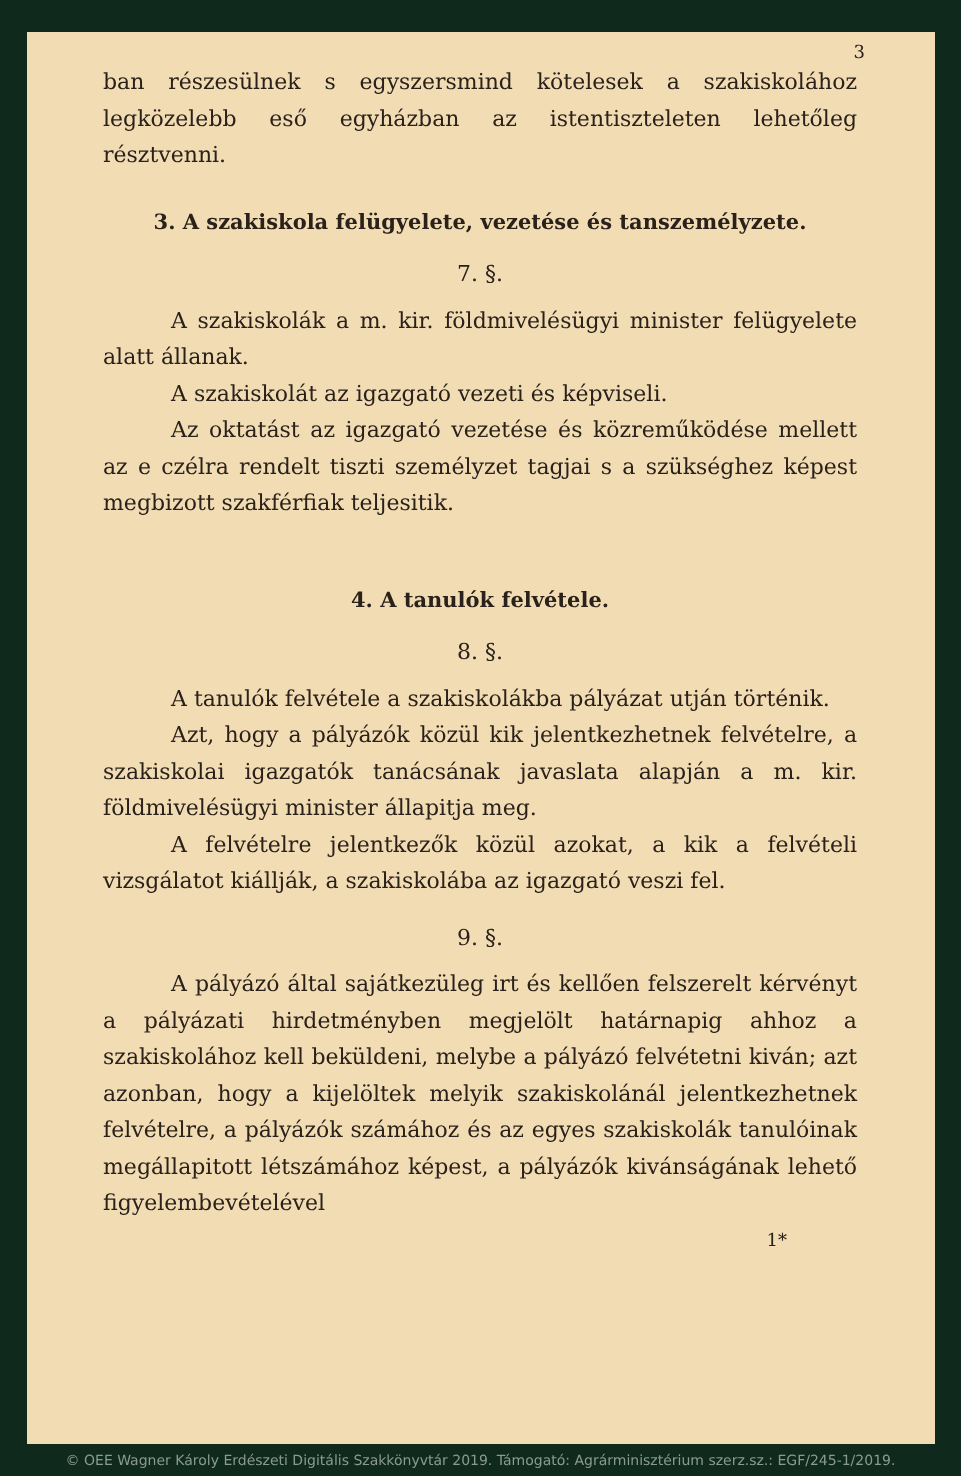3
ban részesülnek s egyszersmind kötelesek a szakiskolához legközelebb eső egyházban az istentiszteleten lehetőleg résztvenni.
3. A szakiskola felügyelete, vezetése és tanszemélyzete.
7. §.
A szakiskolák a m. kir. földmivelésügyi minister felügyelete alatt állanak.
A szakiskolát az igazgató vezeti és képviseli.
Az oktatást az igazgató vezetése és közreműködése mellett az e czélra rendelt tiszti személyzet tagjai s a szükséghez képest megbizott szakférfiak teljesitik.
4. A tanulók felvétele.
8. §.
A tanulók felvétele a szakiskolákba pályázat utján történik.
Azt, hogy a pályázók közül kik jelentkezhetnek felvételre, a szakiskolai igazgatók tanácsának javaslata alapján a m. kir. földmivelésügyi minister állapitja meg.
A felvételre jelentkezők közül azokat, a kik a felvételi vizsgálatot kiállják, a szakiskolába az igazgató veszi fel.
9. §.
A pályázó által sajátkezüleg irt és kellően felszerelt kérvényt a pályázati hirdetményben megjelölt határnapig ahhoz a szakiskolához kell beküldeni, melybe a pályázó felvétetni kiván; azt azonban, hogy a kijelöltek melyik szakiskolánál jelentkezhetnek felvételre, a pályázók számához és az egyes szakiskolák tanulóinak megállapitott létszámához képest, a pályázók kivánságának lehető figyelembevételével
1*
© OEE Wagner Károly Erdészeti Digitális Szakkönyvtár 2019. Támogató: Agrárminisztérium szerz.sz.: EGF/245-1/2019.